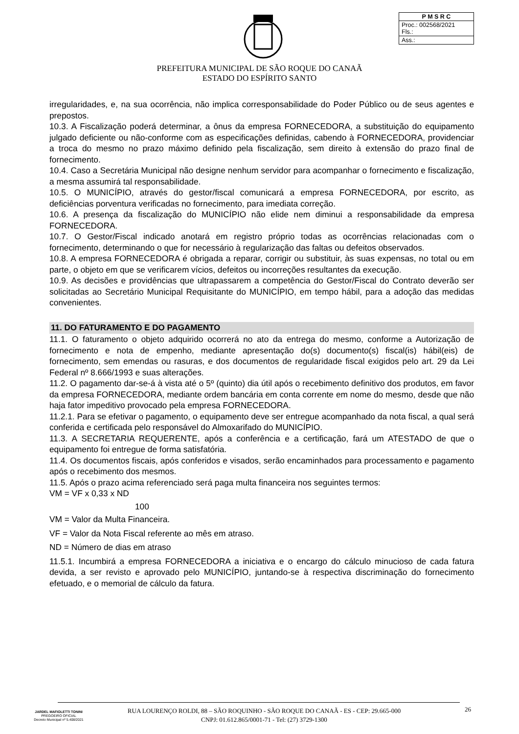| P M S R C |
| Proc.: 002568/2021 Fls.: |
| Ass.: |
PREFEITURA MUNICIPAL DE SÃO ROQUE DO CANAÃ
ESTADO DO ESPÍRITO SANTO
irregularidades, e, na sua ocorrência, não implica corresponsabilidade do Poder Público ou de seus agentes e prepostos.
10.3. A Fiscalização poderá determinar, a ônus da empresa FORNECEDORA, a substituição do equipamento julgado deficiente ou não-conforme com as especificações definidas, cabendo à FORNECEDORA, providenciar a troca do mesmo no prazo máximo definido pela fiscalização, sem direito à extensão do prazo final de fornecimento.
10.4. Caso a Secretária Municipal não designe nenhum servidor para acompanhar o fornecimento e fiscalização, a mesma assumirá tal responsabilidade.
10.5. O MUNICÍPIO, através do gestor/fiscal comunicará a empresa FORNECEDORA, por escrito, as deficiências porventura verificadas no fornecimento, para imediata correção.
10.6. A presença da fiscalização do MUNICÍPIO não elide nem diminui a responsabilidade da empresa FORNECEDORA.
10.7. O Gestor/Fiscal indicado anotará em registro próprio todas as ocorrências relacionadas com o fornecimento, determinando o que for necessário à regularização das faltas ou defeitos observados.
10.8. A empresa FORNECEDORA é obrigada a reparar, corrigir ou substituir, às suas expensas, no total ou em parte, o objeto em que se verificarem vícios, defeitos ou incorreções resultantes da execução.
10.9. As decisões e providências que ultrapassarem a competência do Gestor/Fiscal do Contrato deverão ser solicitadas ao Secretário Municipal Requisitante do MUNICÍPIO, em tempo hábil, para a adoção das medidas convenientes.
11. DO FATURAMENTO E DO PAGAMENTO
11.1. O faturamento o objeto adquirido ocorrerá no ato da entrega do mesmo, conforme a Autorização de fornecimento e nota de empenho, mediante apresentação do(s) documento(s) fiscal(is) hábil(eis) de fornecimento, sem emendas ou rasuras, e dos documentos de regularidade fiscal exigidos pelo art. 29 da Lei Federal nº 8.666/1993 e suas alterações.
11.2. O pagamento dar-se-á à vista até o 5º (quinto) dia útil após o recebimento definitivo dos produtos, em favor da empresa FORNECEDORA, mediante ordem bancária em conta corrente em nome do mesmo, desde que não haja fator impeditivo provocado pela empresa FORNECEDORA.
11.2.1. Para se efetivar o pagamento, o equipamento deve ser entregue acompanhado da nota fiscal, a qual será conferida e certificada pelo responsável do Almoxarifado do MUNICÍPIO.
11.3. A SECRETARIA REQUERENTE, após a conferência e a certificação, fará um ATESTADO de que o equipamento foi entregue de forma satisfatória.
11.4. Os documentos fiscais, após conferidos e visados, serão encaminhados para processamento e pagamento após o recebimento dos mesmos.
11.5. Após o prazo acima referenciado será paga multa financeira nos seguintes termos:
VM = VF x 0,33 x ND
100
VM = Valor da Multa Financeira.
VF = Valor da Nota Fiscal referente ao mês em atraso.
ND = Número de dias em atraso
11.5.1. Incumbirá a empresa FORNECEDORA a iniciativa e o encargo do cálculo minucioso de cada fatura devida, a ser revisto e aprovado pelo MUNICÍPIO, juntando-se à respectiva discriminação do fornecimento efetuado, e o memorial de cálculo da fatura.
JARDEL MAFIOLETTI TONINI
PREGOEIRO OFICIAL
Decreto Municipal nº 5.408/2021
RUA LOURENÇO ROLDI, 88 – SÃO ROQUINHO - SÃO ROQUE DO CANAÃ - ES - CEP: 29.665-000
CNPJ: 01.612.865/0001-71 - Tel: (27) 3729-1300
26